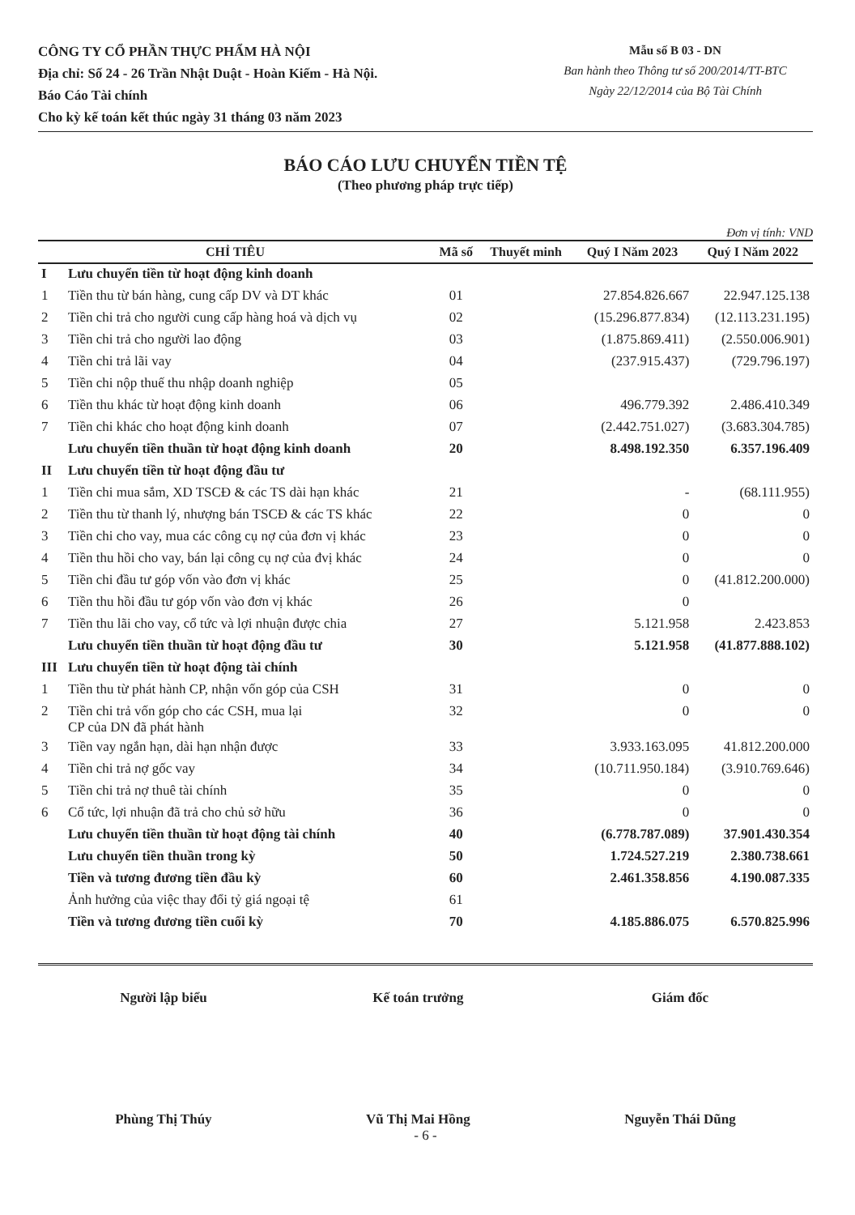CÔNG TY CỔ PHẦN THỰC PHẨM HÀ NỘI
Địa chỉ: Số 24 - 26 Trần Nhật Duật - Hoàn Kiếm - Hà Nội.
Báo Cáo Tài chính
Cho kỳ kế toán kết thúc ngày 31 tháng 03 năm 2023
Mẫu số B 03 - DN
Ban hành theo Thông tư số 200/2014/TT-BTC
Ngày 22/12/2014 của Bộ Tài Chính
BÁO CÁO LƯU CHUYỂN TIỀN TỆ
(Theo phương pháp trực tiếp)
Đơn vị tính: VND
| CHỈ TIÊU | | Mã số | Thuyết minh | Quý I Năm 2023 | Quý I Năm 2022 |
| --- | --- | --- | --- | --- | --- |
| I | Lưu chuyển tiền từ hoạt động kinh doanh | | | | |
| 1 | Tiền thu từ bán hàng, cung cấp DV và DT khác | 01 | | 27.854.826.667 | 22.947.125.138 |
| 2 | Tiền chi trả cho người cung cấp hàng hoá và dịch vụ | 02 | | (15.296.877.834) | (12.113.231.195) |
| 3 | Tiền chi trả cho người lao động | 03 | | (1.875.869.411) | (2.550.006.901) |
| 4 | Tiền chi trả lãi vay | 04 | | (237.915.437) | (729.796.197) |
| 5 | Tiền chi nộp thuế thu nhập doanh nghiệp | 05 | | | |
| 6 | Tiền thu khác từ hoạt động kinh doanh | 06 | | 496.779.392 | 2.486.410.349 |
| 7 | Tiền chi khác cho hoạt động kinh doanh | 07 | | (2.442.751.027) | (3.683.304.785) |
| | Lưu chuyển tiền thuần từ hoạt động kinh doanh | 20 | | 8.498.192.350 | 6.357.196.409 |
| II | Lưu chuyển tiền từ hoạt động đầu tư | | | | |
| 1 | Tiền chi mua sắm, XD TSCĐ & các TS dài hạn khác | 21 | | - | (68.111.955) |
| 2 | Tiền thu từ thanh lý, nhượng bán TSCĐ & các TS khác | 22 | | 0 | 0 |
| 3 | Tiền chi cho vay, mua các công cụ nợ của đơn vị khác | 23 | | 0 | 0 |
| 4 | Tiền thu hồi cho vay, bán lại công cụ nợ của đvị khác | 24 | | 0 | 0 |
| 5 | Tiền chi đầu tư góp vốn vào đơn vị khác | 25 | | 0 | (41.812.200.000) |
| 6 | Tiền thu hồi đầu tư góp vốn vào đơn vị khác | 26 | | 0 | |
| 7 | Tiền thu lãi cho vay, cổ tức và lợi nhuận được chia | 27 | | 5.121.958 | 2.423.853 |
| | Lưu chuyển tiền thuần từ hoạt động đầu tư | 30 | | 5.121.958 | (41.877.888.102) |
| III | Lưu chuyển tiền từ hoạt động tài chính | | | | |
| 1 | Tiền thu từ phát hành CP, nhận vốn góp của CSH | 31 | | 0 | 0 |
| 2 | Tiền chi trả vốn góp cho các CSH, mua lại CP của DN đã phát hành | 32 | | 0 | 0 |
| 3 | Tiền vay ngắn hạn, dài hạn nhận được | 33 | | 3.933.163.095 | 41.812.200.000 |
| 4 | Tiền chi trả nợ gốc vay | 34 | | (10.711.950.184) | (3.910.769.646) |
| 5 | Tiền chi trả nợ thuê tài chính | 35 | | 0 | 0 |
| 6 | Cổ tức, lợi nhuận đã trả cho chủ sở hữu | 36 | | 0 | 0 |
| | Lưu chuyển tiền thuần từ hoạt động tài chính | 40 | | (6.778.787.089) | 37.901.430.354 |
| | Lưu chuyển tiền thuần trong kỳ | 50 | | 1.724.527.219 | 2.380.738.661 |
| | Tiền và tương đương tiền đầu kỳ | 60 | | 2.461.358.856 | 4.190.087.335 |
| | Ảnh hưởng của việc thay đổi tỷ giá ngoại tệ | 61 | | | |
| | Tiền và tương đương tiền cuối kỳ | 70 | | 4.185.886.075 | 6.570.825.996 |
Người lập biểu
Phùng Thị Thúy
Kế toán trưởng
Vũ Thị Mai Hồng
Giám đốc
Nguyễn Thái Dũng
- 6 -